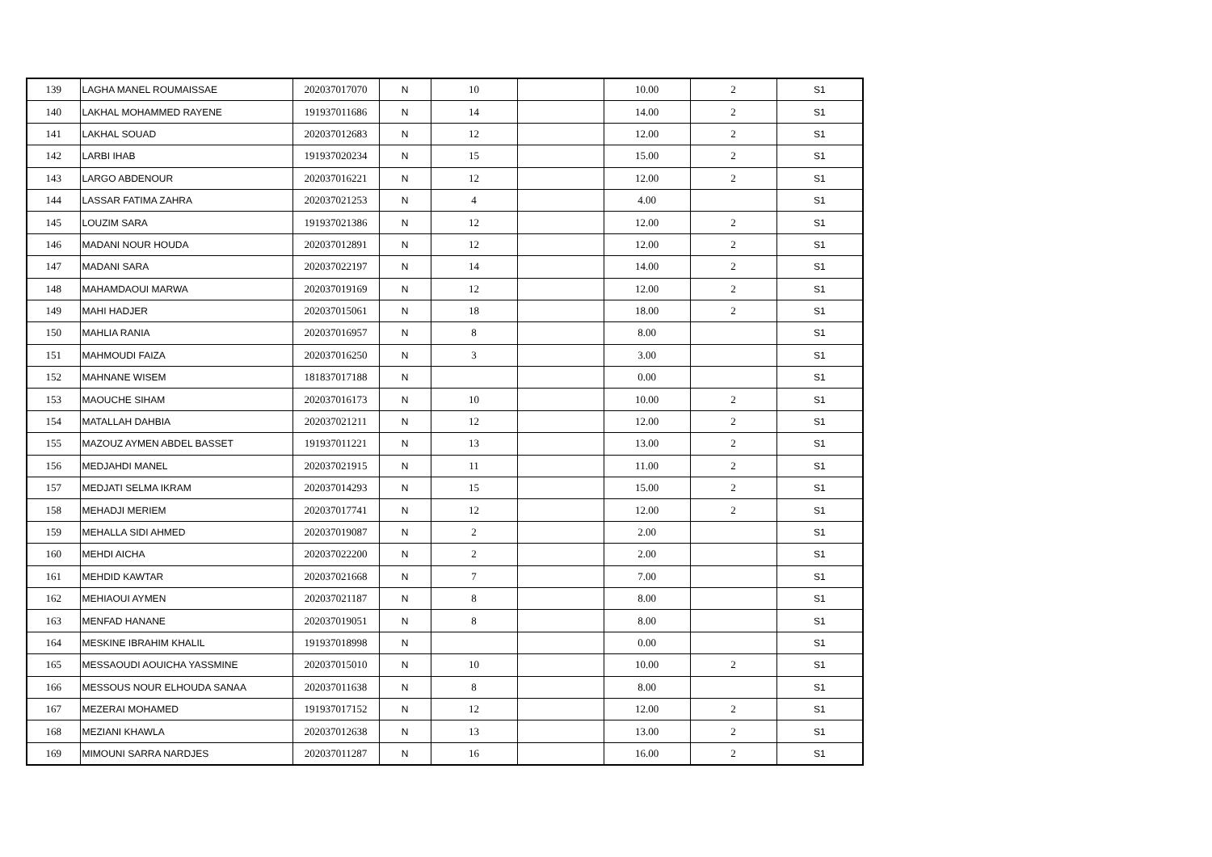| 139 | LAGHA MANEL ROUMAISSAE | 202037017070 | N | 10 | | 10.00 | 2 | S1 |
| 140 | LAKHAL MOHAMMED RAYENE | 191937011686 | N | 14 | | 14.00 | 2 | S1 |
| 141 | LAKHAL SOUAD | 202037012683 | N | 12 | | 12.00 | 2 | S1 |
| 142 | LARBI IHAB | 191937020234 | N | 15 | | 15.00 | 2 | S1 |
| 143 | LARGO ABDENOUR | 202037016221 | N | 12 | | 12.00 | 2 | S1 |
| 144 | LASSAR FATIMA ZAHRA | 202037021253 | N | 4 | | 4.00 | | S1 |
| 145 | LOUZIM SARA | 191937021386 | N | 12 | | 12.00 | 2 | S1 |
| 146 | MADANI NOUR HOUDA | 202037012891 | N | 12 | | 12.00 | 2 | S1 |
| 147 | MADANI SARA | 202037022197 | N | 14 | | 14.00 | 2 | S1 |
| 148 | MAHAMDAOUI MARWA | 202037019169 | N | 12 | | 12.00 | 2 | S1 |
| 149 | MAHI HADJER | 202037015061 | N | 18 | | 18.00 | 2 | S1 |
| 150 | MAHLIA RANIA | 202037016957 | N | 8 | | 8.00 | | S1 |
| 151 | MAHMOUDI FAIZA | 202037016250 | N | 3 | | 3.00 | | S1 |
| 152 | MAHNANE WISEM | 181837017188 | N | | | 0.00 | | S1 |
| 153 | MAOUCHE SIHAM | 202037016173 | N | 10 | | 10.00 | 2 | S1 |
| 154 | MATALLAH DAHBIA | 202037021211 | N | 12 | | 12.00 | 2 | S1 |
| 155 | MAZOUZ AYMEN ABDEL BASSET | 191937011221 | N | 13 | | 13.00 | 2 | S1 |
| 156 | MEDJAHDI MANEL | 202037021915 | N | 11 | | 11.00 | 2 | S1 |
| 157 | MEDJATI SELMA IKRAM | 202037014293 | N | 15 | | 15.00 | 2 | S1 |
| 158 | MEHADJI MERIEM | 202037017741 | N | 12 | | 12.00 | 2 | S1 |
| 159 | MEHALLA SIDI AHMED | 202037019087 | N | 2 | | 2.00 | | S1 |
| 160 | MEHDI AICHA | 202037022200 | N | 2 | | 2.00 | | S1 |
| 161 | MEHDID KAWTAR | 202037021668 | N | 7 | | 7.00 | | S1 |
| 162 | MEHIAOUI AYMEN | 202037021187 | N | 8 | | 8.00 | | S1 |
| 163 | MENFAD HANANE | 202037019051 | N | 8 | | 8.00 | | S1 |
| 164 | MESKINE IBRAHIM KHALIL | 191937018998 | N | | | 0.00 | | S1 |
| 165 | MESSAOUDI AOUICHA YASSMINE | 202037015010 | N | 10 | | 10.00 | 2 | S1 |
| 166 | MESSOUS NOUR ELHOUDA SANAA | 202037011638 | N | 8 | | 8.00 | | S1 |
| 167 | MEZERAI MOHAMED | 191937017152 | N | 12 | | 12.00 | 2 | S1 |
| 168 | MEZIANI KHAWLA | 202037012638 | N | 13 | | 13.00 | 2 | S1 |
| 169 | MIMOUNI SARRA NARDJES | 202037011287 | N | 16 | | 16.00 | 2 | S1 |